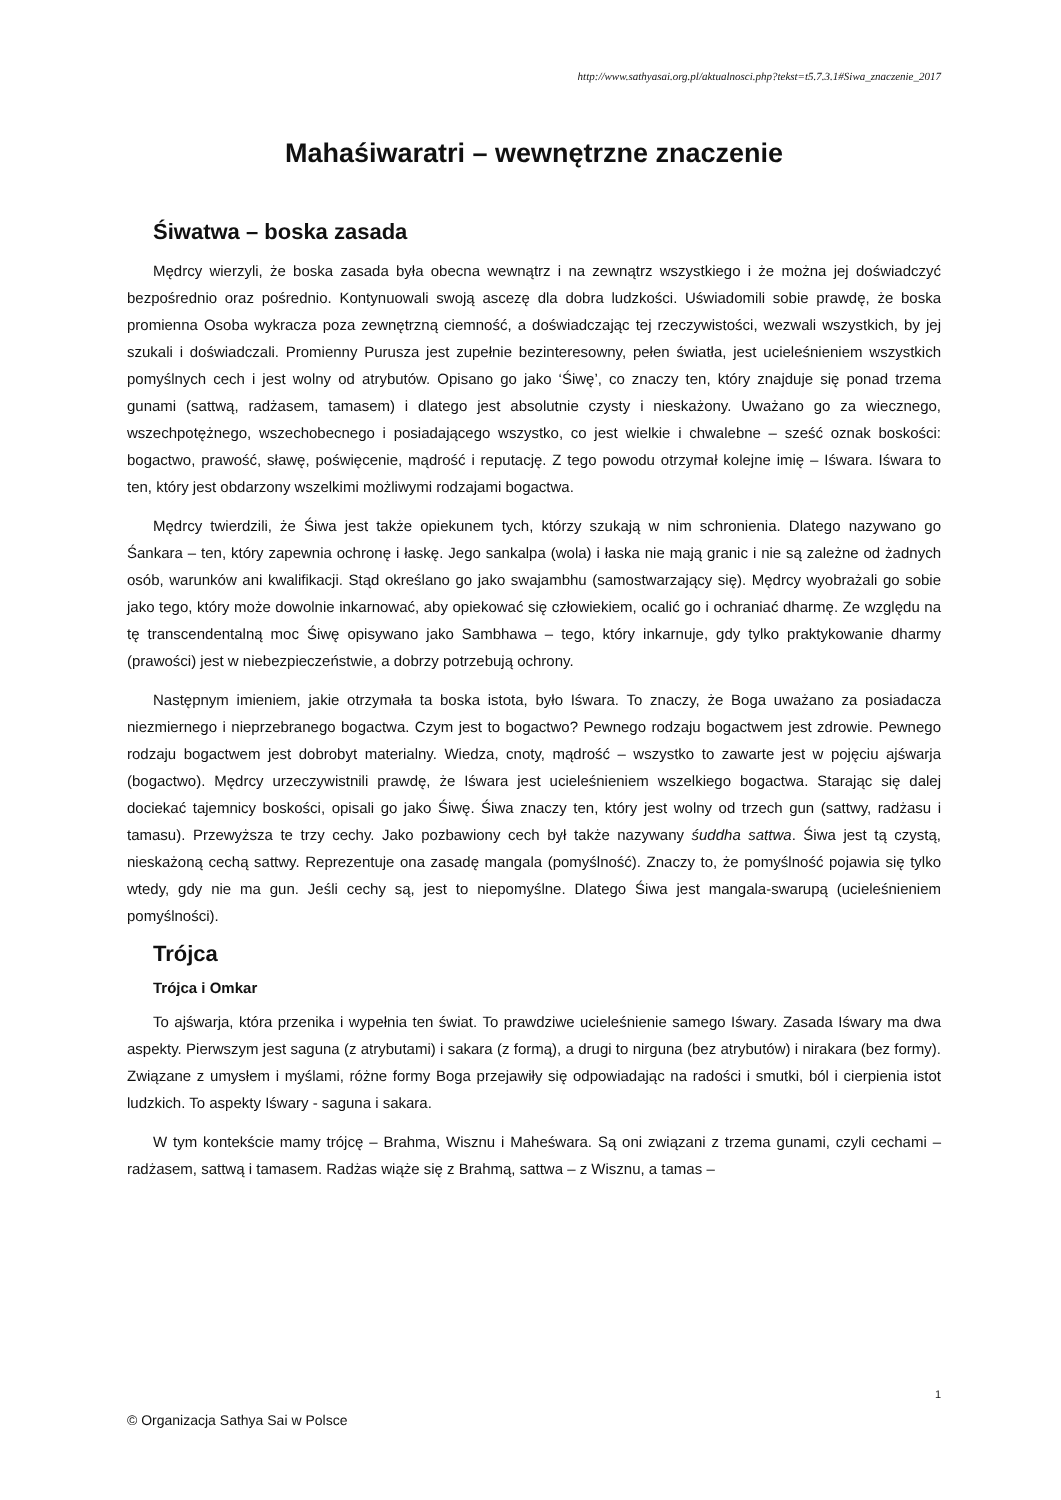http://www.sathyasai.org.pl/aktualnosci.php?tekst=t5.7.3.1#Siwa_znaczenie_2017
Mahaśiwaratri – wewnętrzne znaczenie
Śiwatwa – boska zasada
Mędrcy wierzyli, że boska zasada była obecna wewnątrz i na zewnątrz wszystkiego i że można jej doświadczyć bezpośrednio oraz pośrednio. Kontynuowali swoją ascezę dla dobra ludzkości. Uświadomili sobie prawdę, że boska promienna Osoba wykracza poza zewnętrzną ciemność, a doświadczając tej rzeczywistości, wezwali wszystkich, by jej szukali i doświadczali. Promienny Purusza jest zupełnie bezinteresowny, pełen światła, jest ucieleśnieniem wszystkich pomyślnych cech i jest wolny od atrybutów. Opisano go jako ‘Śiwę’, co znaczy ten, który znajduje się ponad trzema gunami (sattwą, radżasem, tamasem) i dlatego jest absolutnie czysty i nieskażony. Uważano go za wiecznego, wszechpotężnego, wszechobecnego i posiadającego wszystko, co jest wielkie i chwalebne – sześć oznak boskości: bogactwo, prawość, sławę, poświęcenie, mądrość i reputację. Z tego powodu otrzymał kolejne imię – Iśwara. Iśwara to ten, który jest obdarzony wszelkimi możliwymi rodzajami bogactwa.
Mędrcy twierdzili, że Śiwa jest także opiekunem tych, którzy szukają w nim schronienia. Dlatego nazywano go Śankara – ten, który zapewnia ochronę i łaskę. Jego sankalpa (wola) i łaska nie mają granic i nie są zależne od żadnych osób, warunków ani kwalifikacji. Stąd określano go jako swajambhu (samostwarzający się). Mędrcy wyobrażali go sobie jako tego, który może dowolnie inkarnować, aby opiekować się człowiekiem, ocalić go i ochraniać dharmę. Ze względu na tę transcendentalną moc Śiwę opisywano jako Sambhawa – tego, który inkarnuje, gdy tylko praktykowanie dharmy (prawości) jest w niebezpieczeństwie, a dobrzy potrzebują ochrony.
Następnym imieniem, jakie otrzymała ta boska istota, było Iśwara. To znaczy, że Boga uważano za posiadacza niezmiernego i nieprzebranego bogactwa. Czym jest to bogactwo? Pewnego rodzaju bogactwem jest zdrowie. Pewnego rodzaju bogactwem jest dobrobyt materialny. Wiedza, cnoty, mądrość – wszystko to zawarte jest w pojęciu ajśwarja (bogactwo). Mędrcy urzeczywistnili prawdę, że Iśwara jest ucieleśnieniem wszelkiego bogactwa. Starając się dalej dociekać tajemnicy boskości, opisali go jako Śiwę. Śiwa znaczy ten, który jest wolny od trzech gun (sattwy, radżasu i tamasu). Przewyższa te trzy cechy. Jako pozbawiony cech był także nazywany śuddha sattwa. Śiwa jest tą czystą, nieskażoną cechą sattwy. Reprezentuje ona zasadę mangala (pomyślność). Znaczy to, że pomyślność pojawia się tylko wtedy, gdy nie ma gun. Jeśli cechy są, jest to niepomyślne. Dlatego Śiwa jest mangala-swarupą (ucieleśnieniem pomyślności).
Trójca
Trójca i Omkar
To ajśwarja, która przenika i wypełnia ten świat. To prawdziwe ucieleśnienie samego Iśwary. Zasada Iśwary ma dwa aspekty. Pierwszym jest saguna (z atrybutami) i sakara (z formą), a drugi to nirguna (bez atrybutów) i nirakara (bez formy). Związane z umysłem i myślami, różne formy Boga przejawiły się odpowiadając na radości i smutki, ból i cierpienia istot ludzkich. To aspekty Iśwary - saguna i sakara.
W tym kontekście mamy trójcę – Brahma, Wisznu i Maheśwara. Są oni związani z trzema gunami, czyli cechami – radżasem, sattwą i tamasem. Radżas wiąże się z Brahmą, sattwa – z Wisznu, a tamas –
1
© Organizacja Sathya Sai w Polsce